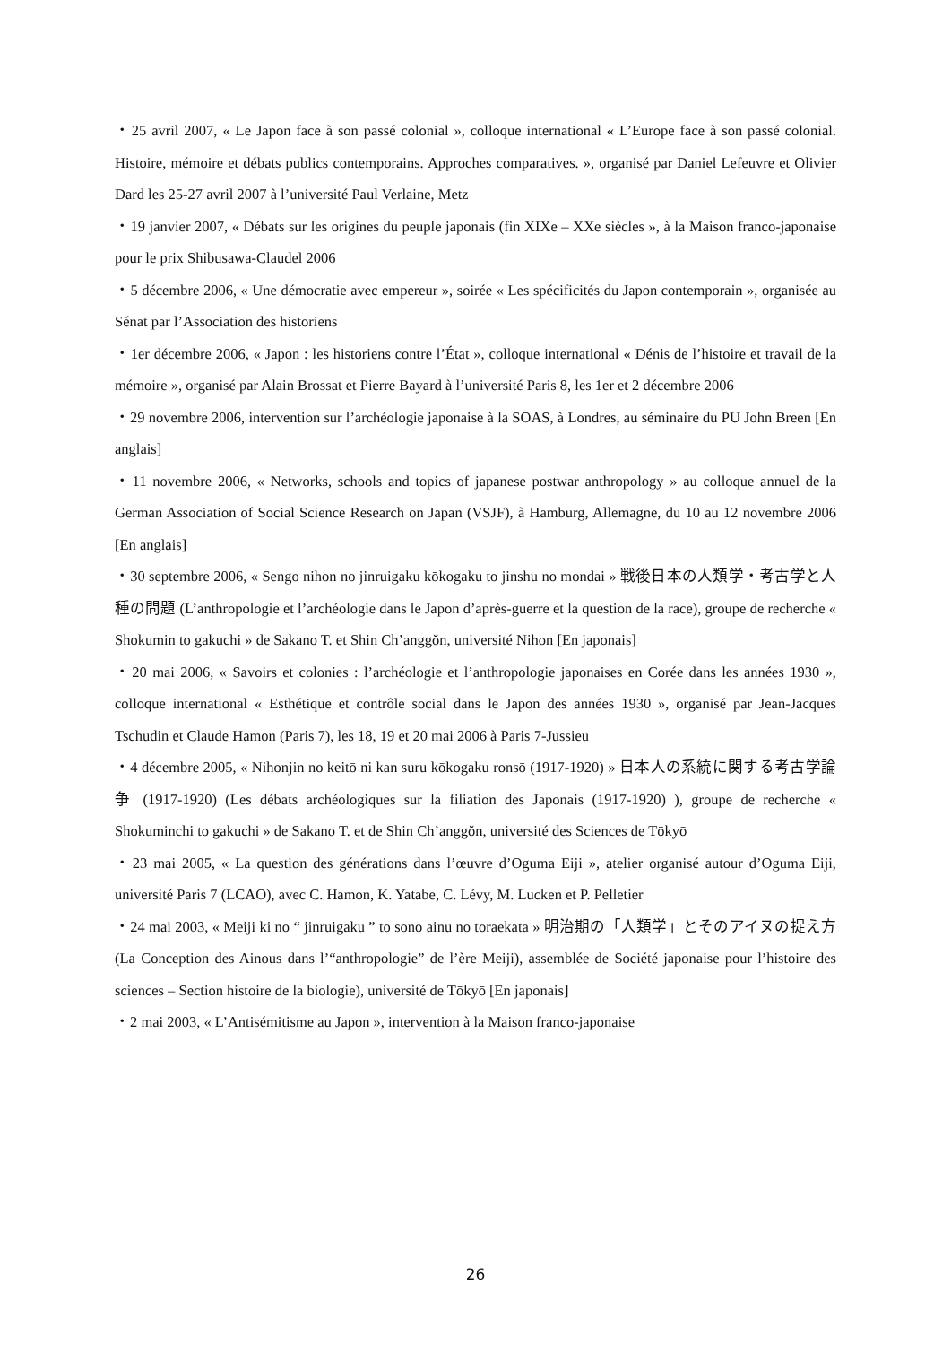・25 avril 2007, « Le Japon face à son passé colonial », colloque international « L’Europe face à son passé colonial. Histoire, mémoire et débats publics contemporains. Approches comparatives. », organisé par Daniel Lefeuvre et Olivier Dard les 25-27 avril 2007 à l’université Paul Verlaine, Metz
・19 janvier 2007, « Débats sur les origines du peuple japonais (fin XIXe – XXe siècles », à la Maison franco-japonaise pour le prix Shibusawa-Claudel 2006
・5 décembre 2006, « Une démocratie avec empereur », soirée « Les spécificités du Japon contemporain », organisée au Sénat par l’Association des historiens
・1er décembre 2006, « Japon : les historiens contre l’État », colloque international « Dénis de l’histoire et travail de la mémoire », organisé par Alain Brossat et Pierre Bayard à l’université Paris 8, les 1er et 2 décembre 2006
・29 novembre 2006, intervention sur l’archéologie japonaise à la SOAS, à Londres, au séminaire du PU John Breen [En anglais]
・11 novembre 2006, « Networks, schools and topics of japanese postwar anthropology » au colloque annuel de la German Association of Social Science Research on Japan (VSJF), à Hamburg, Allemagne, du 10 au 12 novembre 2006 [En anglais]
・30 septembre 2006, « Sengo nihon no jinruigaku kōkogaku to jinshu no mondai » 戦後日本の人類学・考古学と人種の問題 (L’anthropologie et l’archéologie dans le Japon d’après-guerre et la question de la race), groupe de recherche « Shokumin to gakuchi » de Sakano T. et Shin Ch’anggŏn, université Nihon [En japonais]
・20 mai 2006, « Savoirs et colonies : l’archéologie et l’anthropologie japonaises en Corée dans les années 1930 », colloque international « Esthétique et contrôle social dans le Japon des années 1930 », organisé par Jean-Jacques Tschudin et Claude Hamon (Paris 7), les 18, 19 et 20 mai 2006 à Paris 7-Jussieu
・4 décembre 2005, « Nihonjin no keitō ni kan suru kōkogaku ronsō (1917-1920) » 日本人の系統に関する考古学論争 (1917-1920) (Les débats archéologiques sur la filiation des Japonais (1917-1920) ), groupe de recherche « Shokuminchi to gakuchi » de Sakano T. et de Shin Ch’anggŏn, université des Sciences de Tōkyō
・23 mai 2005, « La question des générations dans l’œuvre d’Oguma Eiji », atelier organisé autour d’Oguma Eiji, université Paris 7 (LCAO), avec C. Hamon, K. Yatabe, C. Lévy, M. Lucken et P. Pelletier
・24 mai 2003, « Meiji ki no “ jinruigaku ” to sono ainu no toraekata » 明治期の「人類学」とそのアイヌの捉え方 (La Conception des Ainous dans l’“anthropologie” de l’ère Meiji), assemblée de Société japonaise pour l’histoire des sciences – Section histoire de la biologie), université de Tōkyō [En japonais]
・2 mai 2003, « L’Antisémitisme au Japon », intervention à la Maison franco-japonaise
26